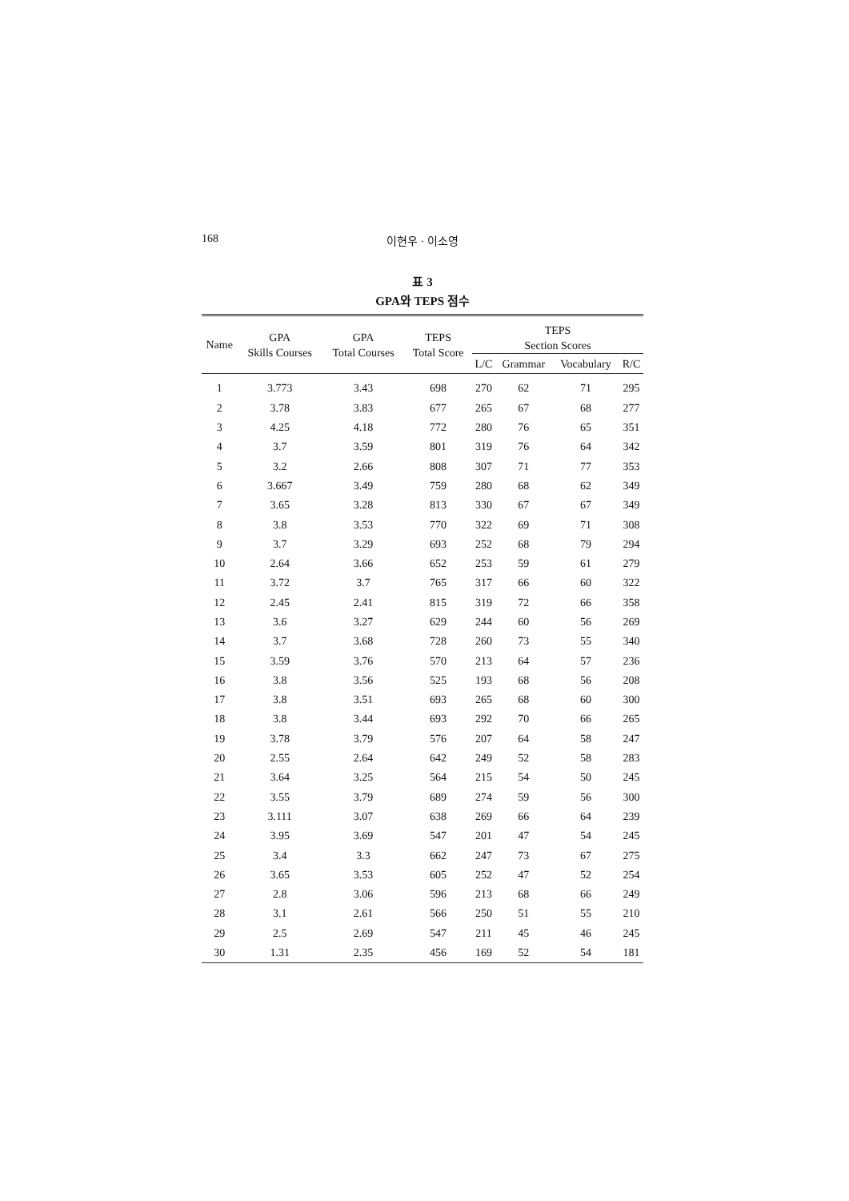168 이현우 · 이소영
표 3
GPA와 TEPS 점수
| Name | GPA Skills Courses | GPA Total Courses | TEPS Total Score | TEPS Section Scores | | | |
| --- | --- | --- | --- | --- | --- | --- | --- |
| | | | | L/C | Grammar | Vocabulary | R/C |
| 1 | 3.773 | 3.43 | 698 | 270 | 62 | 71 | 295 |
| 2 | 3.78 | 3.83 | 677 | 265 | 67 | 68 | 277 |
| 3 | 4.25 | 4.18 | 772 | 280 | 76 | 65 | 351 |
| 4 | 3.7 | 3.59 | 801 | 319 | 76 | 64 | 342 |
| 5 | 3.2 | 2.66 | 808 | 307 | 71 | 77 | 353 |
| 6 | 3.667 | 3.49 | 759 | 280 | 68 | 62 | 349 |
| 7 | 3.65 | 3.28 | 813 | 330 | 67 | 67 | 349 |
| 8 | 3.8 | 3.53 | 770 | 322 | 69 | 71 | 308 |
| 9 | 3.7 | 3.29 | 693 | 252 | 68 | 79 | 294 |
| 10 | 2.64 | 3.66 | 652 | 253 | 59 | 61 | 279 |
| 11 | 3.72 | 3.7 | 765 | 317 | 66 | 60 | 322 |
| 12 | 2.45 | 2.41 | 815 | 319 | 72 | 66 | 358 |
| 13 | 3.6 | 3.27 | 629 | 244 | 60 | 56 | 269 |
| 14 | 3.7 | 3.68 | 728 | 260 | 73 | 55 | 340 |
| 15 | 3.59 | 3.76 | 570 | 213 | 64 | 57 | 236 |
| 16 | 3.8 | 3.56 | 525 | 193 | 68 | 56 | 208 |
| 17 | 3.8 | 3.51 | 693 | 265 | 68 | 60 | 300 |
| 18 | 3.8 | 3.44 | 693 | 292 | 70 | 66 | 265 |
| 19 | 3.78 | 3.79 | 576 | 207 | 64 | 58 | 247 |
| 20 | 2.55 | 2.64 | 642 | 249 | 52 | 58 | 283 |
| 21 | 3.64 | 3.25 | 564 | 215 | 54 | 50 | 245 |
| 22 | 3.55 | 3.79 | 689 | 274 | 59 | 56 | 300 |
| 23 | 3.111 | 3.07 | 638 | 269 | 66 | 64 | 239 |
| 24 | 3.95 | 3.69 | 547 | 201 | 47 | 54 | 245 |
| 25 | 3.4 | 3.3 | 662 | 247 | 73 | 67 | 275 |
| 26 | 3.65 | 3.53 | 605 | 252 | 47 | 52 | 254 |
| 27 | 2.8 | 3.06 | 596 | 213 | 68 | 66 | 249 |
| 28 | 3.1 | 2.61 | 566 | 250 | 51 | 55 | 210 |
| 29 | 2.5 | 2.69 | 547 | 211 | 45 | 46 | 245 |
| 30 | 1.31 | 2.35 | 456 | 169 | 52 | 54 | 181 |